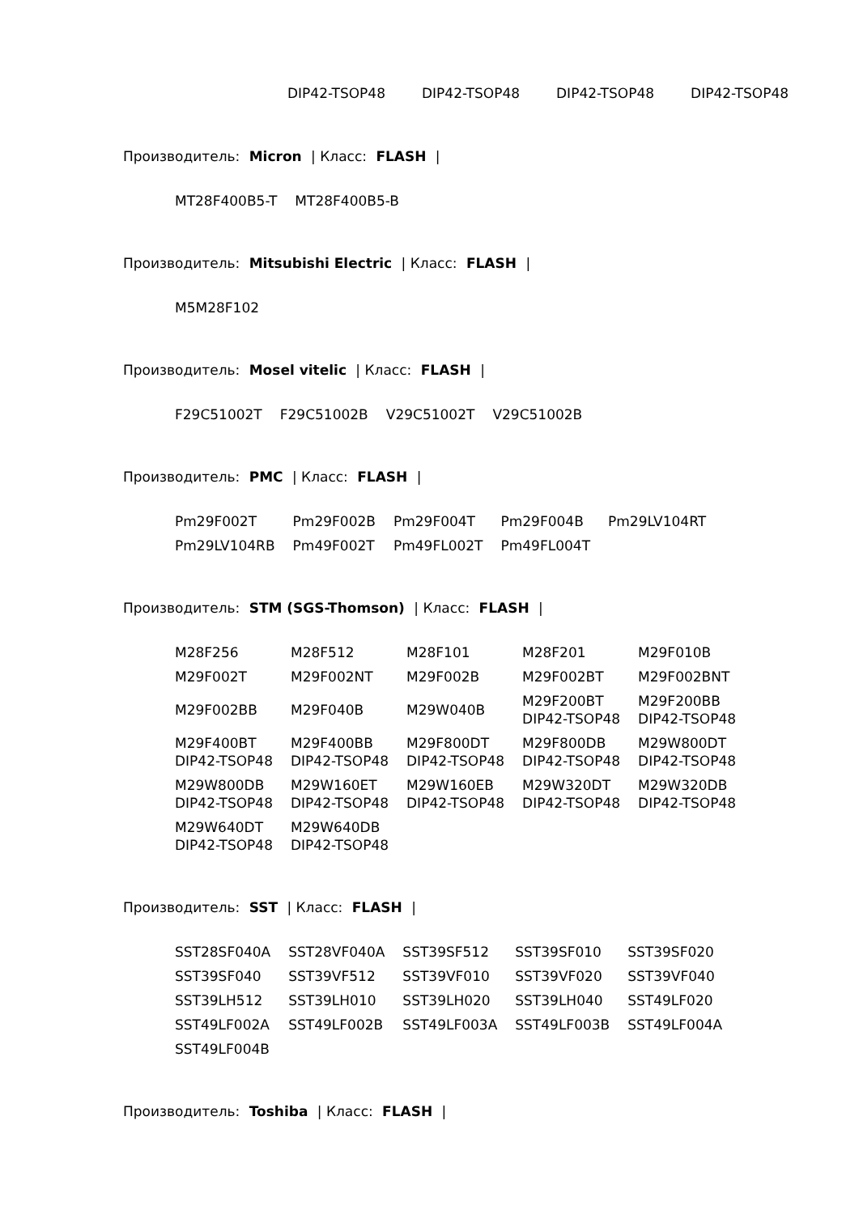DIP42-TSOP48 DIP42-TSOP48 DIP42-TSOP48 DIP42-TSOP48
Производитель: Micron | Класс: FLASH |
| MT28F400B5-T | MT28F400B5-B |
Производитель: Mitsubishi Electric | Класс: FLASH |
| M5M28F102 |
Производитель: Mosel vitelic | Класс: FLASH |
| F29C51002T | F29C51002B | V29C51002T | V29C51002B |
Производитель: PMC | Класс: FLASH |
| Pm29F002T | Pm29F002B | Pm29F004T | Pm29F004B | Pm29LV104RT |
| Pm29LV104RB | Pm49F002T | Pm49FL002T | Pm49FL004T | |
Производитель: STM (SGS-Thomson) | Класс: FLASH |
| M28F256 | M28F512 | M28F101 | M28F201 | M29F010B |
| M29F002T | M29F002NT | M29F002B | M29F002BT | M29F002BNT |
| M29F002BB | M29F040B | M29W040B | M29F200BT DIP42-TSOP48 | M29F200BB DIP42-TSOP48 |
| M29F400BT DIP42-TSOP48 | M29F400BB DIP42-TSOP48 | M29F800DT DIP42-TSOP48 | M29F800DB DIP42-TSOP48 | M29W800DT DIP42-TSOP48 |
| M29W800DB DIP42-TSOP48 | M29W160ET DIP42-TSOP48 | M29W160EB DIP42-TSOP48 | M29W320DT DIP42-TSOP48 | M29W320DB DIP42-TSOP48 |
| M29W640DT DIP42-TSOP48 | M29W640DB DIP42-TSOP48 | | | |
Производитель: SST | Класс: FLASH |
| SST28SF040A | SST28VF040A | SST39SF512 | SST39SF010 | SST39SF020 |
| SST39SF040 | SST39VF512 | SST39VF010 | SST39VF020 | SST39VF040 |
| SST39LH512 | SST39LH010 | SST39LH020 | SST39LH040 | SST49LF020 |
| SST49LF002A | SST49LF002B | SST49LF003A | SST49LF003B | SST49LF004A |
| SST49LF004B | | | | |
Производитель: Toshiba | Класс: FLASH |